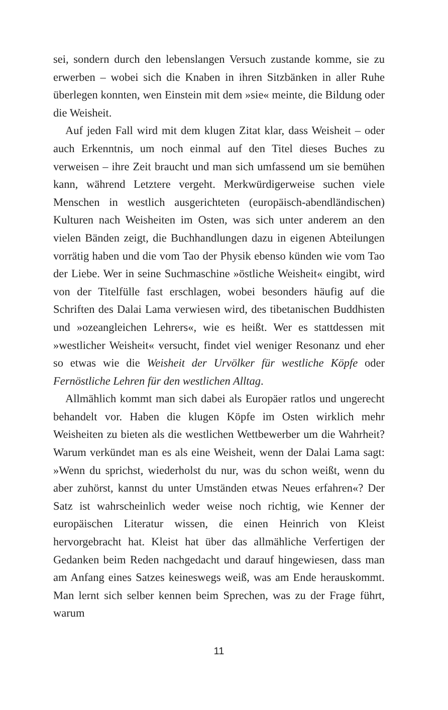sei, sondern durch den lebenslangen Versuch zustande komme, sie zu erwerben – wobei sich die Knaben in ihren Sitzbänken in aller Ruhe überlegen konnten, wen Einstein mit dem »sie« meinte, die Bildung oder die Weisheit.
Auf jeden Fall wird mit dem klugen Zitat klar, dass Weisheit – oder auch Erkenntnis, um noch einmal auf den Titel dieses Buches zu verweisen – ihre Zeit braucht und man sich umfassend um sie bemühen kann, während Letztere vergeht. Merkwürdigerweise suchen viele Menschen in westlich ausgerichteten (europäisch-abendländischen) Kulturen nach Weisheiten im Osten, was sich unter anderem an den vielen Bänden zeigt, die Buchhandlungen dazu in eigenen Abteilungen vorrätig haben und die vom Tao der Physik ebenso künden wie vom Tao der Liebe. Wer in seine Suchmaschine »östliche Weisheit« eingibt, wird von der Titelfülle fast erschlagen, wobei besonders häufig auf die Schriften des Dalai Lama verwiesen wird, des tibetanischen Buddhisten und »ozeangleichen Lehrers«, wie es heißt. Wer es stattdessen mit »westlicher Weisheit« versucht, findet viel weniger Resonanz und eher so etwas wie die Weisheit der Urvölker für westliche Köpfe oder Fernöstliche Lehren für den westlichen Alltag.
Allmählich kommt man sich dabei als Europäer ratlos und ungerecht behandelt vor. Haben die klugen Köpfe im Osten wirklich mehr Weisheiten zu bieten als die westlichen Wettbewerber um die Wahrheit? Warum verkündet man es als eine Weisheit, wenn der Dalai Lama sagt: »Wenn du sprichst, wiederholst du nur, was du schon weißt, wenn du aber zuhörst, kannst du unter Umständen etwas Neues erfahren«? Der Satz ist wahrscheinlich weder weise noch richtig, wie Kenner der europäischen Literatur wissen, die einen Heinrich von Kleist hervorgebracht hat. Kleist hat über das allmähliche Verfertigen der Gedanken beim Reden nachgedacht und darauf hingewiesen, dass man am Anfang eines Satzes keineswegs weiß, was am Ende herauskommt. Man lernt sich selber kennen beim Sprechen, was zu der Frage führt, warum
11